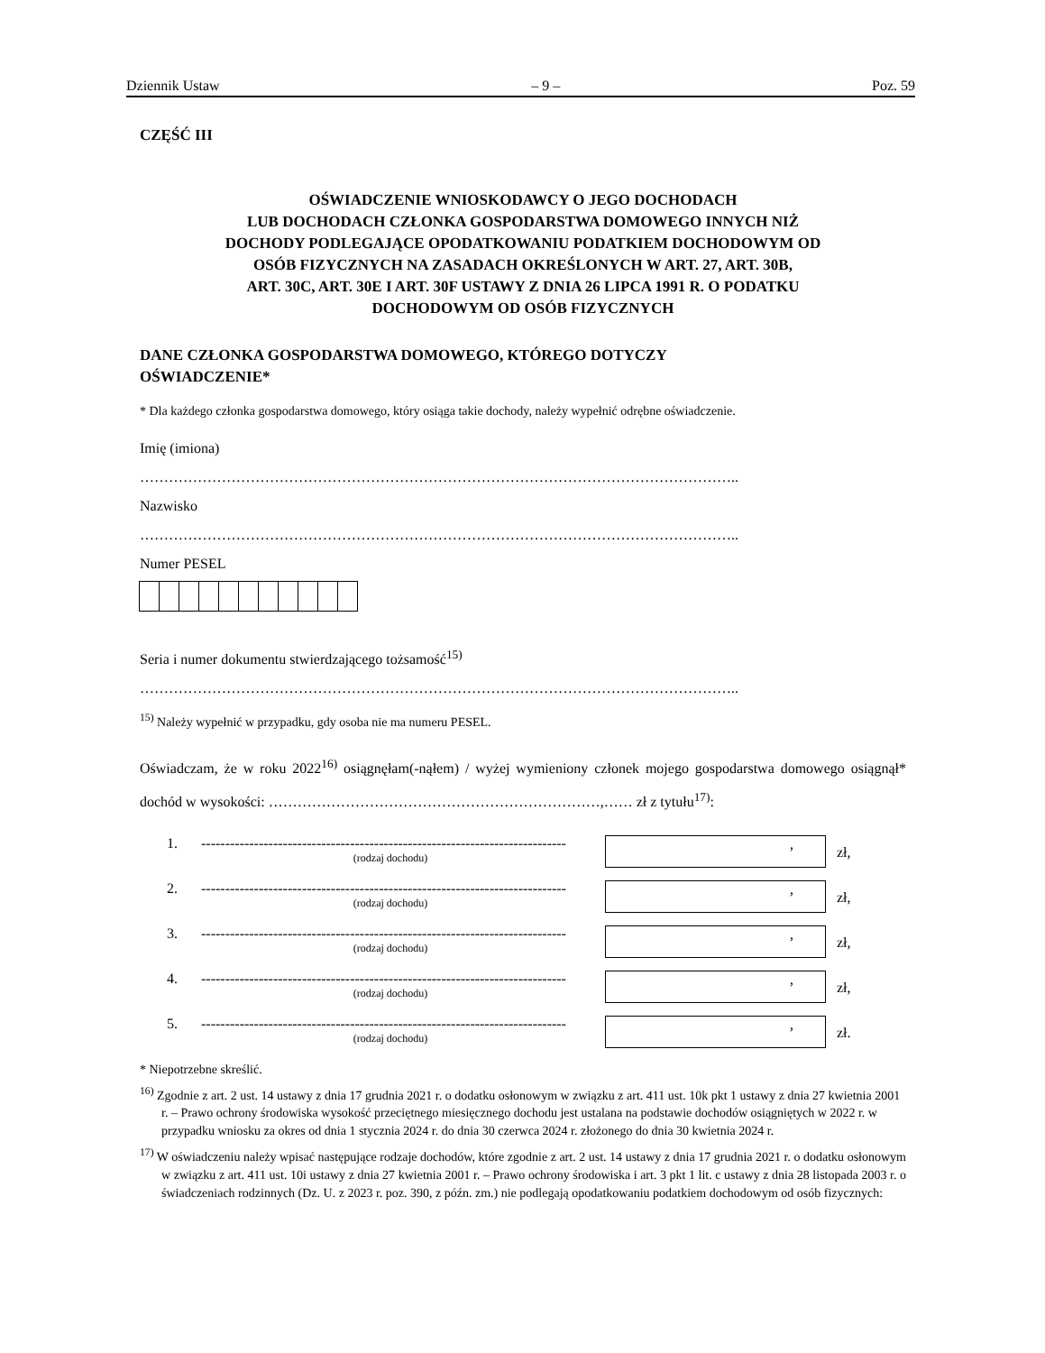Dziennik Ustaw – 9 – Poz. 59
CZĘŚĆ III
OŚWIADCZENIE WNIOSKODAWCY O JEGO DOCHODACH
LUB DOCHODACH CZŁONKA GOSPODARSTWA DOMOWEGO INNYCH NIŻ
DOCHODY PODLEGAJĄCE OPODATKOWANIU PODATKIEM DOCHODOWYM OD
OSÓB FIZYCZNYCH NA ZASADACH OKREŚLONYCH W ART. 27, ART. 30B,
ART. 30C, ART. 30E I ART. 30F USTAWY Z DNIA 26 LIPCA 1991 R. O PODATKU
DOCHODOWYM OD OSÓB FIZYCZNYCH
DANE CZŁONKA GOSPODARSTWA DOMOWEGO, KTÓREGO DOTYCZY
OŚWIADCZENIE*
* Dla każdego członka gospodarstwa domowego, który osiąga takie dochody, należy wypełnić odrębne oświadczenie.
Imię (imiona)
……………………………………………………………………………………………………………..
Nazwisko
……………………………………………………………………………………………………………..
Numer PESEL
Seria i numer dokumentu stwierdzającego tożsamość<sup>15)</sup>
……………………………………………………………………………………………………………..
<sup>15)</sup> Należy wypełnić w przypadku, gdy osoba nie ma numeru PESEL.
Oświadczam, że w roku 2022<sup>16)</sup> osiągnęłam(-nąłem) / wyżej wymieniony członek mojego gospodarstwa domowego osiągnął* dochód w wysokości: ……………………………………………………………,…… zł z tytułu<sup>17)</sup>:
1. ----------------------------------------------------------------------------
(rodzaj dochodu), zł,
2. ----------------------------------------------------------------------------
(rodzaj dochodu), zł,
3. ----------------------------------------------------------------------------
(rodzaj dochodu), zł,
4. ----------------------------------------------------------------------------
(rodzaj dochodu), zł,
5. ----------------------------------------------------------------------------
(rodzaj dochodu), zł.
* Niepotrzebne skreślić.
<sup>16)</sup> Zgodnie z art. 2 ust. 14 ustawy z dnia 17 grudnia 2021 r. o dodatku osłonowym w związku z art. 411 ust. 10k pkt 1 ustawy z dnia 27 kwietnia 2001 r. – Prawo ochrony środowiska wysokość przeciętnego miesięcznego dochodu jest ustalana na podstawie dochodów osiągniętych w 2022 r. w przypadku wniosku za okres od dnia 1 stycznia 2024 r. do dnia 30 czerwca 2024 r. złożonego do dnia 30 kwietnia 2024 r.
<sup>17)</sup> W oświadczeniu należy wpisać następujące rodzaje dochodów, które zgodnie z art. 2 ust. 14 ustawy z dnia 17 grudnia 2021 r. o dodatku osłonowym w związku z art. 411 ust. 10i ustawy z dnia 27 kwietnia 2001 r. – Prawo ochrony środowiska i art. 3 pkt 1 lit. c ustawy z dnia 28 listopada 2003 r. o świadczeniach rodzinnych (Dz. U. z 2023 r. poz. 390, z późn. zm.) nie podlegają opodatkowaniu podatkiem dochodowym od osób fizycznych: